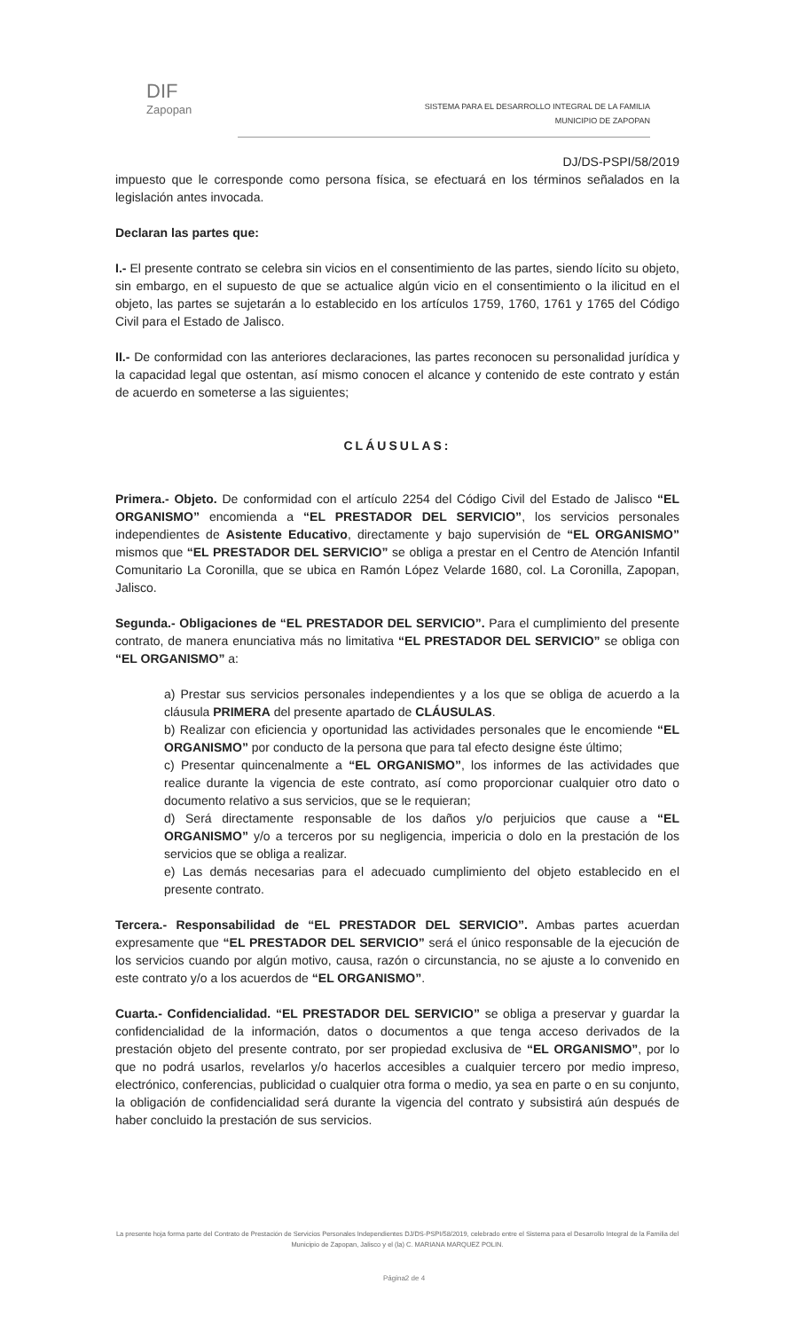DIF
Zapopan
SISTEMA PARA EL DESARROLLO INTEGRAL DE LA FAMILIA
MUNICIPIO DE ZAPOPAN
DJ/DS-PSPI/58/2019
impuesto que le corresponde como persona física, se efectuará en los términos señalados en la legislación antes invocada.
Declaran las partes que:
I.- El presente contrato se celebra sin vicios en el consentimiento de las partes, siendo lícito su objeto, sin embargo, en el supuesto de que se actualice algún vicio en el consentimiento o la ilicitud en el objeto, las partes se sujetarán a lo establecido en los artículos 1759, 1760, 1761 y 1765 del Código Civil para el Estado de Jalisco.
II.- De conformidad con las anteriores declaraciones, las partes reconocen su personalidad jurídica y la capacidad legal que ostentan, así mismo conocen el alcance y contenido de este contrato y están de acuerdo en someterse a las siguientes;
CLÁUSULAS:
Primera.- Objeto. De conformidad con el artículo 2254 del Código Civil del Estado de Jalisco “EL ORGANISMO” encomienda a “EL PRESTADOR DEL SERVICIO”, los servicios personales independientes de Asistente Educativo, directamente y bajo supervisión de “EL ORGANISMO” mismos que “EL PRESTADOR DEL SERVICIO” se obliga a prestar en el Centro de Atención Infantil Comunitario La Coronilla, que se ubica en Ramón López Velarde 1680, col. La Coronilla, Zapopan, Jalisco.
Segunda.- Obligaciones de “EL PRESTADOR DEL SERVICIO”. Para el cumplimiento del presente contrato, de manera enunciativa más no limitativa “EL PRESTADOR DEL SERVICIO” se obliga con “EL ORGANISMO” a:
a) Prestar sus servicios personales independientes y a los que se obliga de acuerdo a la cláusula PRIMERA del presente apartado de CLÁUSULAS.
b) Realizar con eficiencia y oportunidad las actividades personales que le encomiende “EL ORGANISMO” por conducto de la persona que para tal efecto designe éste último;
c) Presentar quincenalmente a “EL ORGANISMO”, los informes de las actividades que realice durante la vigencia de este contrato, así como proporcionar cualquier otro dato o documento relativo a sus servicios, que se le requieran;
d) Será directamente responsable de los daños y/o perjuicios que cause a “EL ORGANISMO” y/o a terceros por su negligencia, impericia o dolo en la prestación de los servicios que se obliga a realizar.
e) Las demás necesarias para el adecuado cumplimiento del objeto establecido en el presente contrato.
Tercera.- Responsabilidad de “EL PRESTADOR DEL SERVICIO”. Ambas partes acuerdan expresamente que “EL PRESTADOR DEL SERVICIO” será el único responsable de la ejecución de los servicios cuando por algún motivo, causa, razón o circunstancia, no se ajuste a lo convenido en este contrato y/o a los acuerdos de “EL ORGANISMO”.
Cuarta.- Confidencialidad. “EL PRESTADOR DEL SERVICIO” se obliga a preservar y guardar la confidencialidad de la información, datos o documentos a que tenga acceso derivados de la prestación objeto del presente contrato, por ser propiedad exclusiva de “EL ORGANISMO”, por lo que no podrá usarlos, revelarlos y/o hacerlos accesibles a cualquier tercero por medio impreso, electrónico, conferencias, publicidad o cualquier otra forma o medio, ya sea en parte o en su conjunto, la obligación de confidencialidad será durante la vigencia del contrato y subsistirá aún después de haber concluido la prestación de sus servicios.
La presente hoja forma parte del Contrato de Prestación de Servicios Personales Independientes DJ/DS-PSPI/58/2019, celebrado entre el Sistema para el Desarrollo Integral de la Familia del Municipio de Zapopan, Jalisco y el (la) C. MARIANA MARQUEZ POLIN.
Página2 de 4